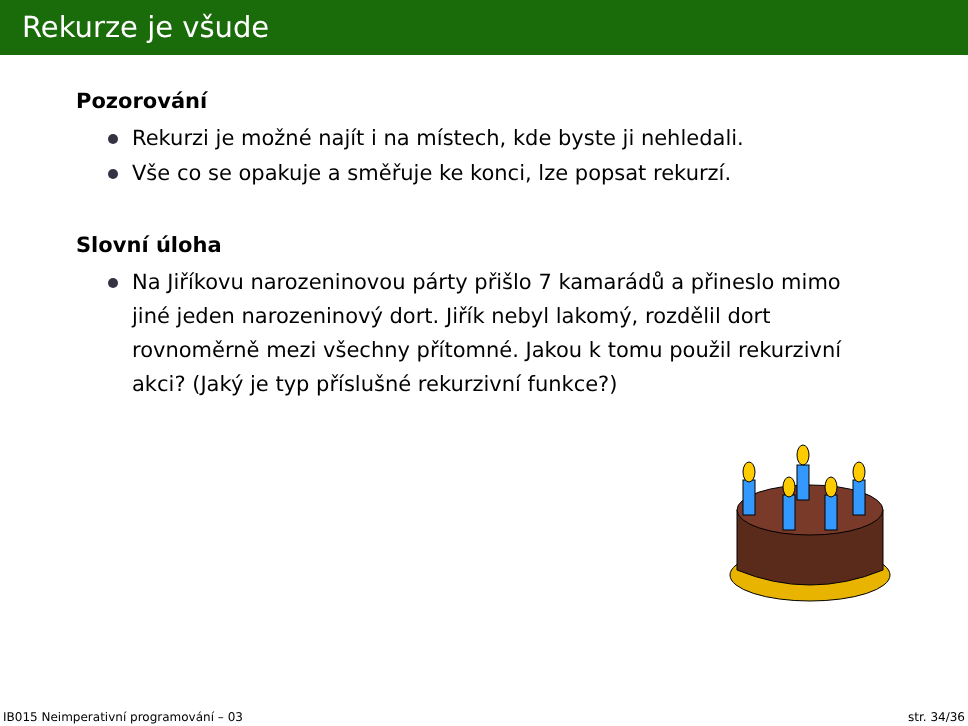Rekurze je všude
Pozorování
Rekurzi je možné najít i na místech, kde byste ji nehledali.
Vše co se opakuje a směřuje ke konci, lze popsat rekurzí.
Slovní úloha
Na Jiříkovu narozeninovou párty přišlo 7 kamarádů a přineslo mimo jiné jeden narozeninový dort. Jiřík nebyl lakomý, rozdělil dort rovnoměrně mezi všechny přítomné. Jakou k tomu použil rekurzivní akci? (Jaký je typ příslušné rekurzivní funkce?)
IB015 Neimperativní programování – 03 str. 34/36